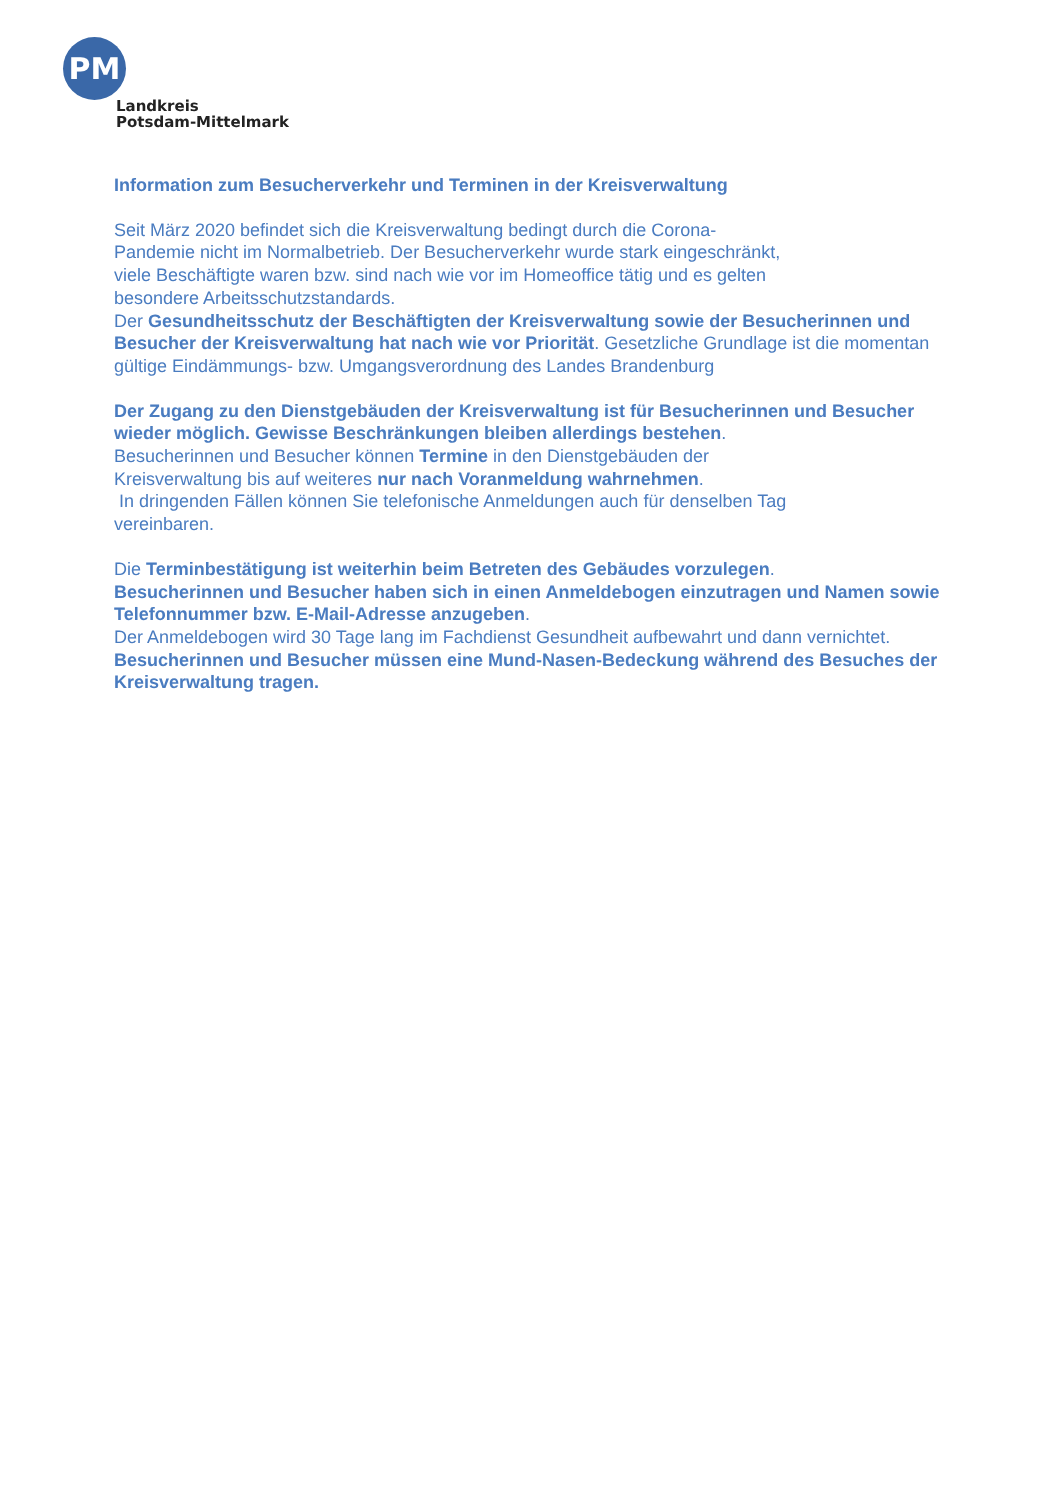PM
Landkreis
Potsdam-Mittelmark
Information zum Besucherverkehr und Terminen in der Kreisverwaltung
Seit März 2020 befindet sich die Kreisverwaltung bedingt durch die Corona-
Pandemie nicht im Normalbetrieb. Der Besucherverkehr wurde stark eingeschränkt,
viele Beschäftigte waren bzw. sind nach wie vor im Homeoffice tätig und es gelten
besondere Arbeitsschutzstandards.
Der Gesundheitsschutz der Beschäftigten der Kreisverwaltung sowie der Besucherinnen und Besucher der Kreisverwaltung hat nach wie vor Priorität. Gesetzliche Grundlage ist die momentan gültige Eindämmungs- bzw. Umgangsverordnung des Landes Brandenburg
Der Zugang zu den Dienstgebäuden der Kreisverwaltung ist für Besucherinnen und Besucher wieder möglich. Gewisse Beschränkungen bleiben allerdings bestehen.
Besucherinnen und Besucher können Termine in den Dienstgebäuden der
Kreisverwaltung bis auf weiteres nur nach Voranmeldung wahrnehmen.
In dringenden Fällen können Sie telefonische Anmeldungen auch für denselben Tag
vereinbaren.
Die Terminbestätigung ist weiterhin beim Betreten des Gebäudes vorzulegen.
Besucherinnen und Besucher haben sich in einen Anmeldebogen einzutragen und Namen sowie Telefonnummer bzw. E-Mail-Adresse anzugeben.
Der Anmeldebogen wird 30 Tage lang im Fachdienst Gesundheit aufbewahrt und dann vernichtet.
Besucherinnen und Besucher müssen eine Mund-Nasen-Bedeckung während des Besuches der Kreisverwaltung tragen.